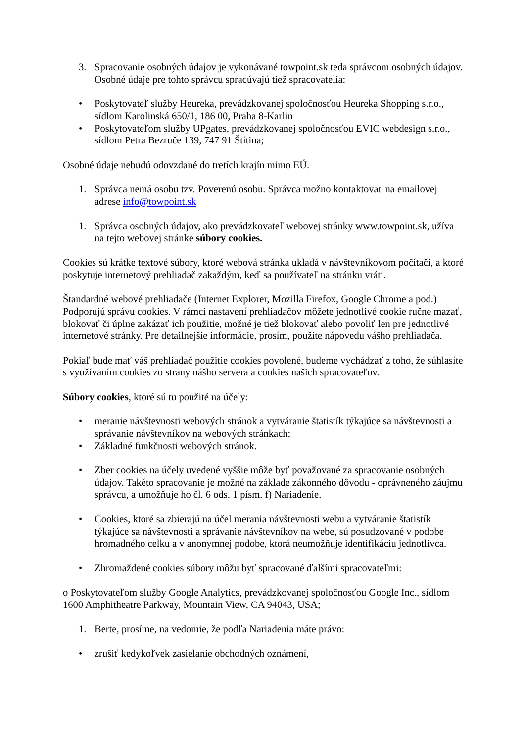3. Spracovanie osobných údajov je vykonávané towpoint.sk teda správcom osobných údajov. Osobné údaje pre tohto správcu spracúvajú tiež spracovatelia:
• Poskytovateľ služby Heureka, prevádzkovanej spoločnosťou Heureka Shopping s.r.o., sídlom Karolinská 650/1, 186 00, Praha 8-Karlin
• Poskytovateľom služby UPgates, prevádzkovanej spoločnosťou EVIC webdesign s.r.o., sídlom Petra Bezruče 139, 747 91 Štítina;
Osobné údaje nebudú odovzdané do tretích krajín mimo EÚ.
1. Správca nemá osobu tzv. Poverenú osobu. Správca možno kontaktovať na emailovej adrese info@towpoint.sk
1. Správca osobných údajov, ako prevádzkovateľ webovej stránky www.towpoint.sk, užíva na tejto webovej stránke súbory cookies.
Cookies sú krátke textové súbory, ktoré webová stránka ukladá v návštevníkovom počítači, a ktoré poskytuje internetový prehliadač zakaždým, keď sa používateľ na stránku vráti.
Štandardné webové prehliadače (Internet Explorer, Mozilla Firefox, Google Chrome a pod.) Podporujú správu cookies. V rámci nastavení prehliadačov môžete jednotlivé cookie ručne mazať, blokovať či úplne zakázať ich použitie, možné je tiež blokovať alebo povoliť len pre jednotlivé internetové stránky. Pre detailnejšie informácie, prosím, použite nápovedu vášho prehliadača.
Pokiaľ bude mať váš prehliadač použitie cookies povolené, budeme vychádzať z toho, že súhlasíte s využívaním cookies zo strany nášho servera a cookies našich spracovateľov.
Súbory cookies, ktoré sú tu použité na účely:
• meranie návštevnosti webových stránok a vytváranie štatistík týkajúce sa návštevnosti a správanie návštevníkov na webových stránkach;
• Základné funkčnosti webových stránok.
• Zber cookies na účely uvedené vyššie môže byť považované za spracovanie osobných údajov. Takéto spracovanie je možné na základe zákonného dôvodu - oprávneného záujmu správcu, a umožňuje ho čl. 6 ods. 1 písm. f) Nariadenie.
• Cookies, ktoré sa zbierajú na účel merania návštevnosti webu a vytváranie štatistík týkajúce sa návštevnosti a správanie návštevníkov na webe, sú posudzované v podobe hromadného celku a v anonymnej podobe, ktorá neumožňuje identifikáciu jednotlivca.
• Zhromaždené cookies súbory môžu byť spracované ďalšími spracovateľmi:
o Poskytovateľom služby Google Analytics, prevádzkovanej spoločnosťou Google Inc., sídlom 1600 Amphitheatre Parkway, Mountain View, CA 94043, USA;
1. Berte, prosíme, na vedomie, že podľa Nariadenia máte právo:
• zrušiť kedykoľvek zasielanie obchodných oznámení,